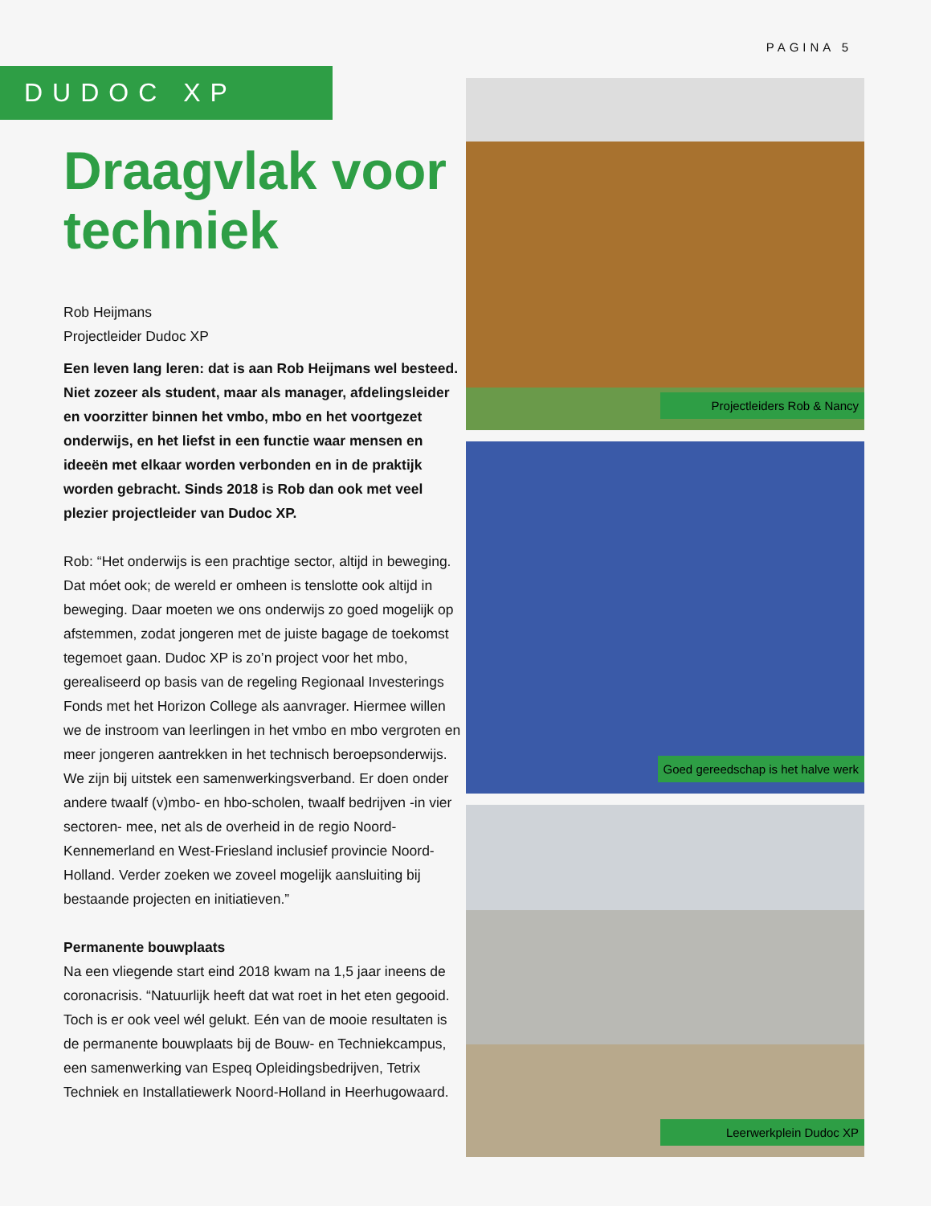PAGINA 5
DUDOC XP
Draagvlak voor techniek
Rob Heijmans
Projectleider Dudoc XP
Een leven lang leren: dat is aan Rob Heijmans wel besteed. Niet zozeer als student, maar als manager, afdelingsleider en voorzitter binnen het vmbo, mbo en het voortgezet onderwijs, en het liefst in een functie waar mensen en ideeën met elkaar worden verbonden en in de praktijk worden gebracht. Sinds 2018 is Rob dan ook met veel plezier projectleider van Dudoc XP.
Rob: “Het onderwijs is een prachtige sector, altijd in beweging. Dat móet ook; de wereld er omheen is tenslotte ook altijd in beweging. Daar moeten we ons onderwijs zo goed mogelijk op afstemmen, zodat jongeren met de juiste bagage de toekomst tegemoet gaan. Dudoc XP is zo’n project voor het mbo, gerealiseerd op basis van de regeling Regionaal Investerings Fonds met het Horizon College als aanvrager. Hiermee willen we de instroom van leerlingen in het vmbo en mbo vergroten en meer jongeren aantrekken in het technisch beroepsonderwijs. We zijn bij uitstek een samenwerkingsverband. Er doen onder andere twaalf (v)mbo- en hbo-scholen, twaalf bedrijven -in vier sectoren- mee, net als de overheid in de regio Noord-Kennemerland en West-Friesland inclusief provincie Noord-Holland. Verder zoeken we zoveel mogelijk aansluiting bij bestaande projecten en initiatieven.”
Permanente bouwplaats
Na een vliegende start eind 2018 kwam na 1,5 jaar ineens de coronacrisis. “Natuurlijk heeft dat wat roet in het eten gegooid. Toch is er ook veel wél gelukt. Eén van de mooie resultaten is de permanente bouwplaats bij de Bouw- en Techniekcampus, een samenwerking van Espeq Opleidingsbedrijven, Tetrix Techniek en Installatiewerk Noord-Holland in Heerhugowaard.
Projectleiders Rob & Nancy
Goed gereedschap is het halve werk
Leerwerkplein Dudoc XP